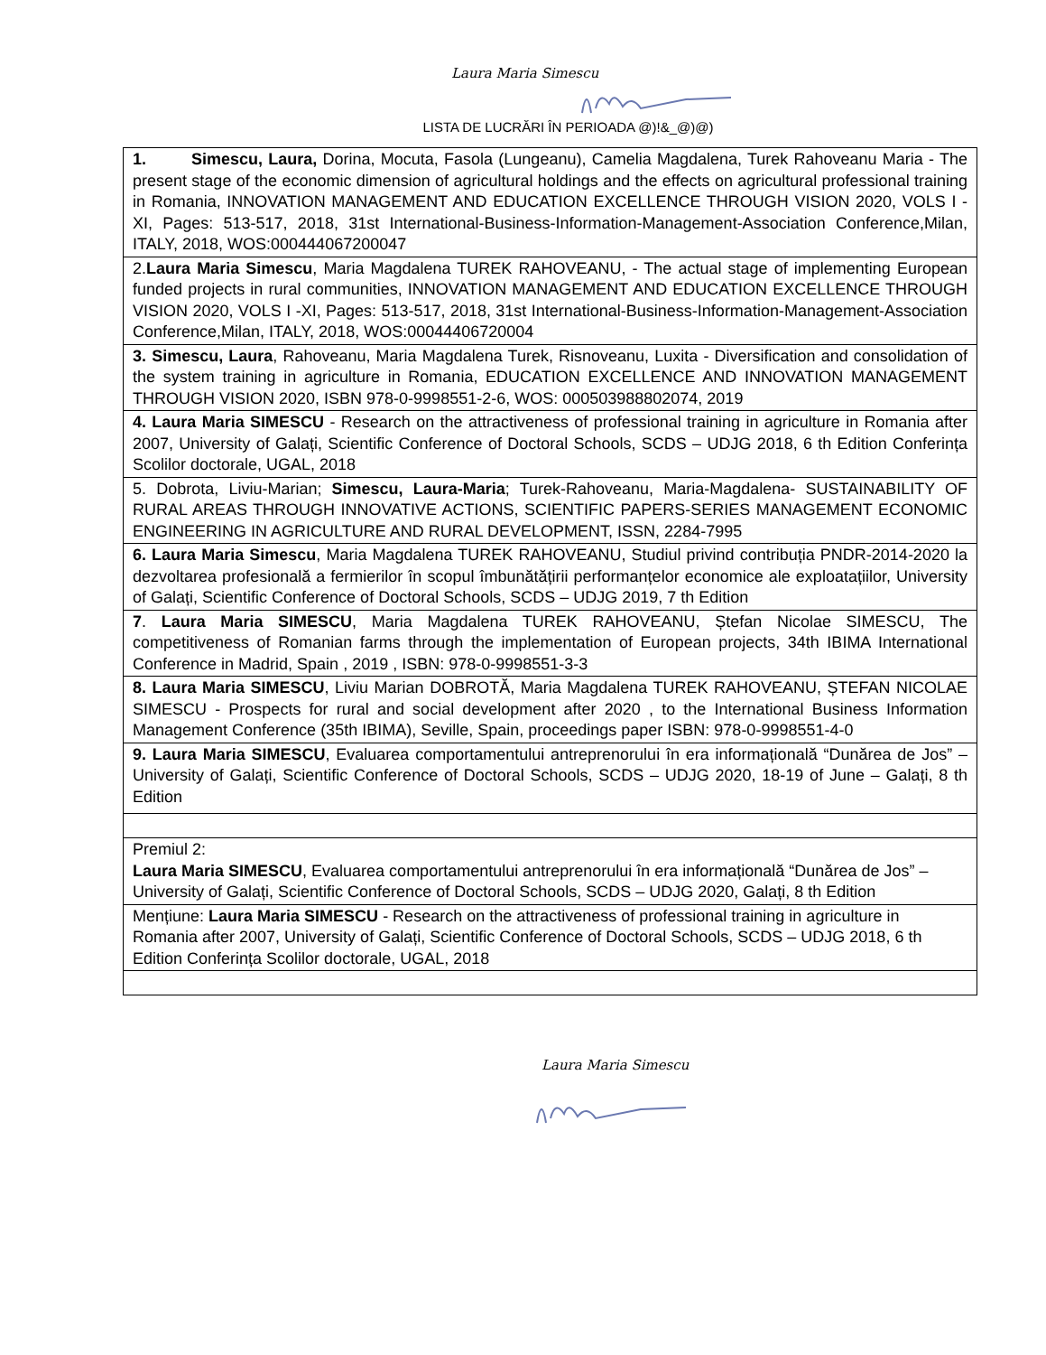Laura Maria Simescu
LISTA DE LUCRĂRI ÎN PERIOADA @)!&_@)@)
| 1. Simescu, Laura, Dorina, Mocuta, Fasola (Lungeanu), Camelia Magdalena, Turek Rahoveanu Maria - The present stage of the economic dimension of agricultural holdings and the effects on agricultural professional training in Romania, INNOVATION MANAGEMENT AND EDUCATION EXCELLENCE THROUGH VISION 2020, VOLS I -XI, Pages: 513-517, 2018, 31st International-Business-Information-Management-Association Conference,Milan, ITALY, 2018, WOS:000444067200047 |
| 2. Laura Maria Simescu , Maria Magdalena TUREK RAHOVEANU, - The actual stage of implementing European funded projects in rural communities, INNOVATION MANAGEMENT AND EDUCATION EXCELLENCE THROUGH VISION 2020, VOLS I -XI, Pages: 513-517, 2018, 31st International-Business-Information-Management-Association Conference,Milan, ITALY, 2018, WOS:00044406720004 |
| 3. Simescu, Laura , Rahoveanu, Maria Magdalena Turek, Risnoveanu, Luxita - Diversification and consolidation of the system training in agriculture in Romania, EDUCATION EXCELLENCE AND INNOVATION MANAGEMENT THROUGH VISION 2020, ISBN 978-0-9998551-2-6, WOS: 000503988802074, 2019 |
| 4. Laura Maria SIMESCU - Research on the attractiveness of professional training in agriculture in Romania after 2007, University of Galați, Scientific Conference of Doctoral Schools, SCDS – UDJG 2018, 6 th Edition Conferința Scolilor doctorale, UGAL, 2018 |
| 5. Dobrota, Liviu-Marian; Simescu, Laura-Maria ; Turek-Rahoveanu, Maria-Magdalena- SUSTAINABILITY OF RURAL AREAS THROUGH INNOVATIVE ACTIONS, SCIENTIFIC PAPERS-SERIES MANAGEMENT ECONOMIC ENGINEERING IN AGRICULTURE AND RURAL DEVELOPMENT, ISSN, 2284-7995 |
| 6. Laura Maria Simescu , Maria Magdalena TUREK RAHOVEANU, Studiul privind contribuția PNDR-2014-2020 la dezvoltarea profesională a fermierilor în scopul îmbunătățirii performanțelor economice ale exploatațiilor, University of Galați, Scientific Conference of Doctoral Schools, SCDS – UDJG 2019, 7 th Edition |
| 7 . Laura Maria SIMESCU , Maria Magdalena TUREK RAHOVEANU, Ștefan Nicolae SIMESCU, The competitiveness of Romanian farms through the implementation of European projects, 34th IBIMA International Conference in Madrid, Spain , 2019 , ISBN: 978-0-9998551-3-3 |
| 8. Laura Maria SIMESCU , Liviu Marian DOBROTĂ, Maria Magdalena TUREK RAHOVEANU, ȘTEFAN NICOLAE SIMESCU - Prospects for rural and social development after 2020 , to the International Business Information Management Conference (35th IBIMA), Seville, Spain, proceedings paper ISBN: 978-0-9998551-4-0 |
| 9. Laura Maria SIMESCU , Evaluarea comportamentului antreprenorului în era informațională “Dunărea de Jos” – University of Galați, Scientific Conference of Doctoral Schools, SCDS – UDJG 2020, 18-19 of June – Galați, 8 th Edition |
| Premiul 2: Laura Maria SIMESCU , Evaluarea comportamentului antreprenorului în era informațională “Dunărea de Jos” – University of Galați, Scientific Conference of Doctoral Schools, SCDS – UDJG 2020, Galați, 8 th Edition |
| Mențiune: Laura Maria SIMESCU - Research on the attractiveness of professional training in agriculture in Romania after 2007, University of Galați, Scientific Conference of Doctoral Schools, SCDS – UDJG 2018, 6 th Edition Conferința Scolilor doctorale, UGAL, 2018 |
Laura Maria Simescu